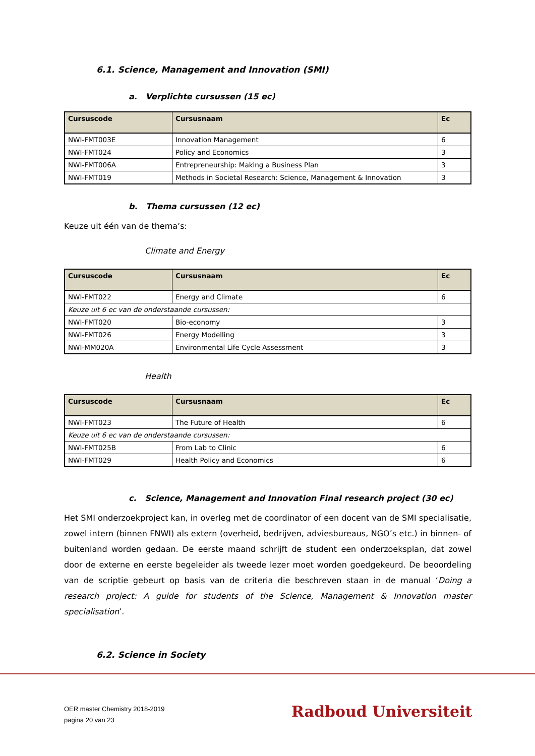6.1. Science, Management and Innovation (SMI)
a. Verplichte cursussen (15 ec)
| Cursuscode | Cursusnaam | Ec |
| --- | --- | --- |
| NWI-FMT003E | Innovation Management | 6 |
| NWI-FMT024 | Policy and Economics | 3 |
| NWI-FMT006A | Entrepreneurship: Making a Business Plan | 3 |
| NWI-FMT019 | Methods in Societal Research: Science, Management & Innovation | 3 |
b. Thema cursussen (12 ec)
Keuze uit één van de thema’s:
Climate and Energy
| Cursuscode | Cursusnaam | Ec |
| --- | --- | --- |
| NWI-FMT022 | Energy and Climate | 6 |
| Keuze uit 6 ec van de onderstaande cursussen: | | |
| NWI-FMT020 | Bio-economy | 3 |
| NWI-FMT026 | Energy Modelling | 3 |
| NWI-MM020A | Environmental Life Cycle Assessment | 3 |
Health
| Cursuscode | Cursusnaam | Ec |
| --- | --- | --- |
| NWI-FMT023 | The Future of Health | 6 |
| Keuze uit 6 ec van de onderstaande cursussen: | | |
| NWI-FMT025B | From Lab to Clinic | 6 |
| NWI-FMT029 | Health Policy and Economics | 6 |
c. Science, Management and Innovation Final research project (30 ec)
Het SMI onderzoekproject kan, in overleg met de coordinator of een docent van de SMI specialisatie, zowel intern (binnen FNWI) als extern (overheid, bedrijven, adviesbureaus, NGO’s etc.) in binnen- of buitenland worden gedaan. De eerste maand schrijft de student een onderzoeksplan, dat zowel door de externe en eerste begeleider als tweede lezer moet worden goedgekeurd. De beoordeling van de scriptie gebeurt op basis van de criteria die beschreven staan in de manual ‘Doing a research project: A guide for students of the Science, Management & Innovation master specialisation’.
6.2. Science in Society
OER master Chemistry 2018-2019
pagina 20 van 23
Radboud Universiteit